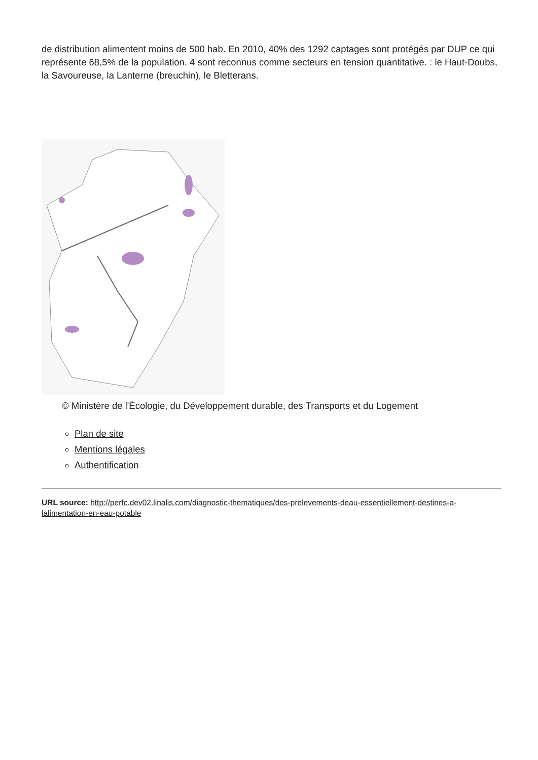de distribution alimentent moins de 500 hab. En 2010, 40% des 1292 captages sont protégés par DUP ce qui représente 68,5% de la population. 4 sont reconnus comme secteurs en tension quantitative. : le Haut-Doubs, la Savoureuse, la Lanterne (breuchin), le Bletterans.
© Ministère de l'Écologie, du Développement durable, des Transports et du Logement
Plan de site
Mentions légales
Authentification
URL source: http://perfc.dev02.linalis.com/diagnostic-thematiques/des-prelevements-deau-essentiellement-destines-a-lalimentation-en-eau-potable